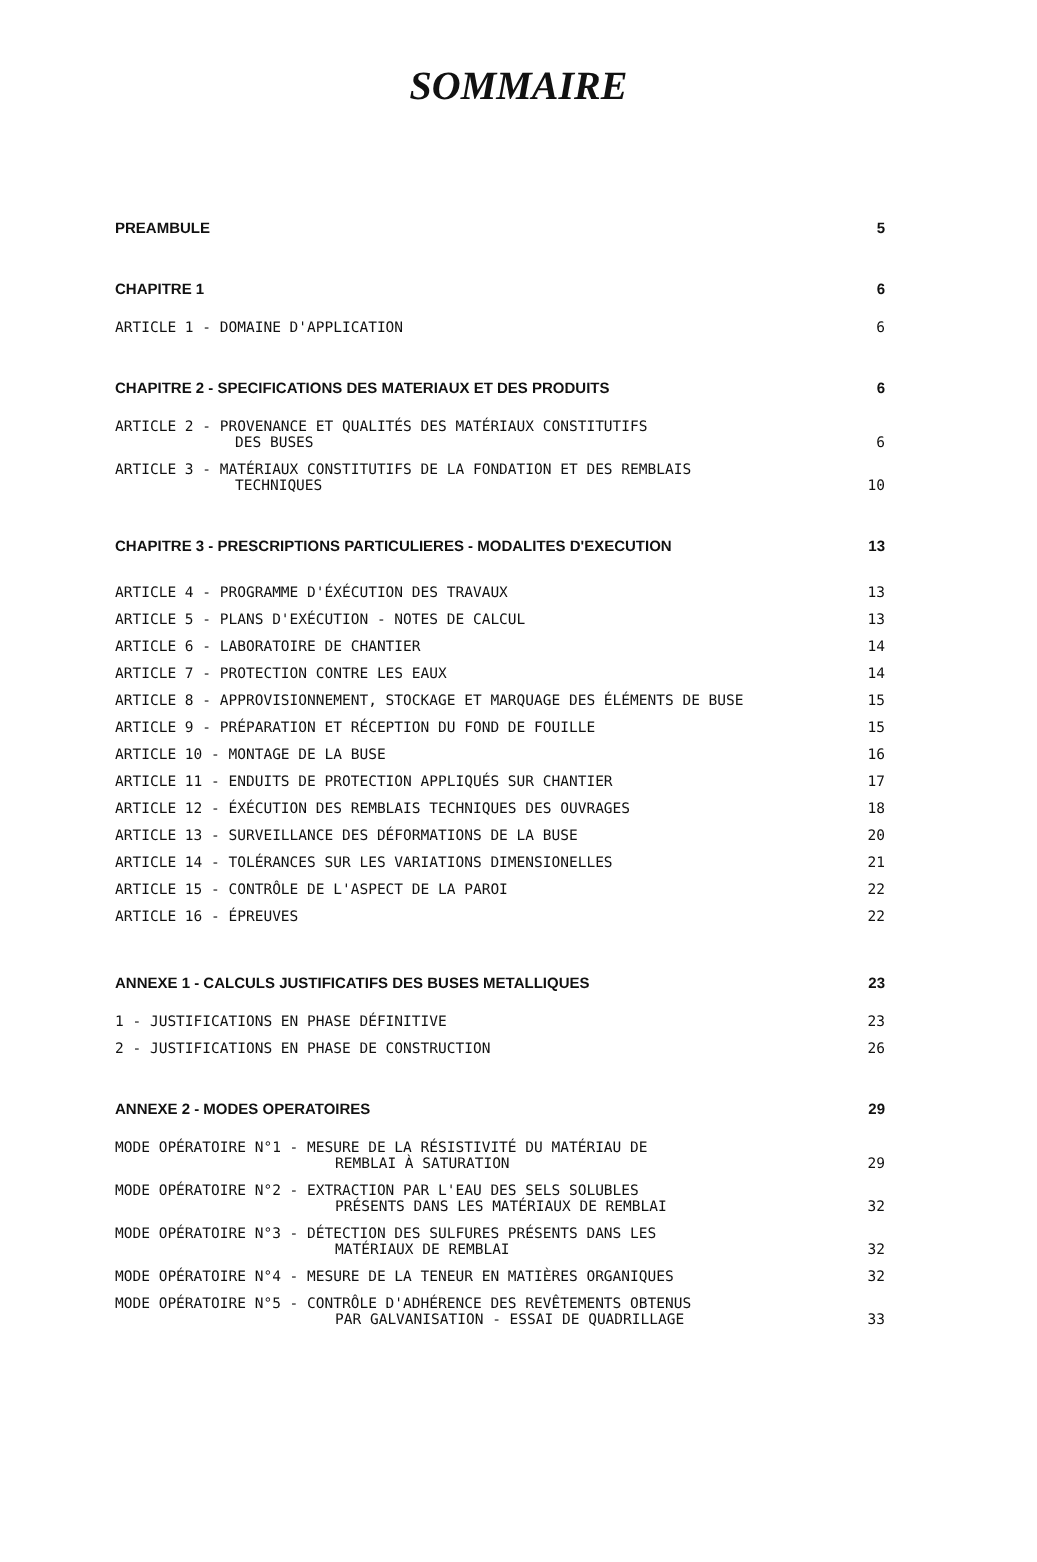SOMMAIRE
PREAMBULE 5
CHAPITRE 1 6
ARTICLE 1 - DOMAINE D'APPLICATION 6
CHAPITRE 2 - SPECIFICATIONS DES MATERIAUX ET DES PRODUITS 6
ARTICLE 2 - PROVENANCE ET QUALITÉS DES MATÉRIAUX CONSTITUTIFS
DES BUSES 6
ARTICLE 3 - MATÉRIAUX CONSTITUTIFS DE LA FONDATION ET DES REMBLAIS
TECHNIQUES 10
CHAPITRE 3 - PRESCRIPTIONS PARTICULIERES - MODALITES D'EXECUTION 13
ARTICLE 4 - PROGRAMME D'ÉXÉCUTION DES TRAVAUX 13
ARTICLE 5 - PLANS D'EXÉCUTION - NOTES DE CALCUL 13
ARTICLE 6 - LABORATOIRE DE CHANTIER 14
ARTICLE 7 - PROTECTION CONTRE LES EAUX 14
ARTICLE 8 - APPROVISIONNEMENT, STOCKAGE ET MARQUAGE DES ÉLÉMENTS DE BUSE 15
ARTICLE 9 - PRÉPARATION ET RÉCEPTION DU FOND DE FOUILLE 15
ARTICLE 10 - MONTAGE DE LA BUSE 16
ARTICLE 11 - ENDUITS DE PROTECTION APPLIQUÉS SUR CHANTIER 17
ARTICLE 12 - ÉXÉCUTION DES REMBLAIS TECHNIQUES DES OUVRAGES 18
ARTICLE 13 - SURVEILLANCE DES DÉFORMATIONS DE LA BUSE 20
ARTICLE 14 - TOLÉRANCES SUR LES VARIATIONS DIMENSIONELLES 21
ARTICLE 15 - CONTRÔLE DE L'ASPECT DE LA PAROI 22
ARTICLE 16 - ÉPREUVES 22
ANNEXE 1 - CALCULS JUSTIFICATIFS DES BUSES METALLIQUES 23
1 - JUSTIFICATIONS EN PHASE DÉFINITIVE 23
2 - JUSTIFICATIONS EN PHASE DE CONSTRUCTION 26
ANNEXE 2 - MODES OPERATOIRES 29
MODE OPÉRATOIRE N°1 - MESURE DE LA RÉSISTIVITÉ DU MATÉRIAU DE
REMBLAI À SATURATION 29
MODE OPÉRATOIRE N°2 - EXTRACTION PAR L'EAU DES SELS SOLUBLES
PRÉSENTS DANS LES MATÉRIAUX DE REMBLAI 32
MODE OPÉRATOIRE N°3 - DÉTECTION DES SULFURES PRÉSENTS DANS LES
MATÉRIAUX DE REMBLAI 32
MODE OPÉRATOIRE N°4 - MESURE DE LA TENEUR EN MATIÈRES ORGANIQUES 32
MODE OPÉRATOIRE N°5 - CONTRÔLE D'ADHÉRENCE DES REVÊTEMENTS OBTENUS
PAR GALVANISATION - ESSAI DE QUADRILLAGE 33